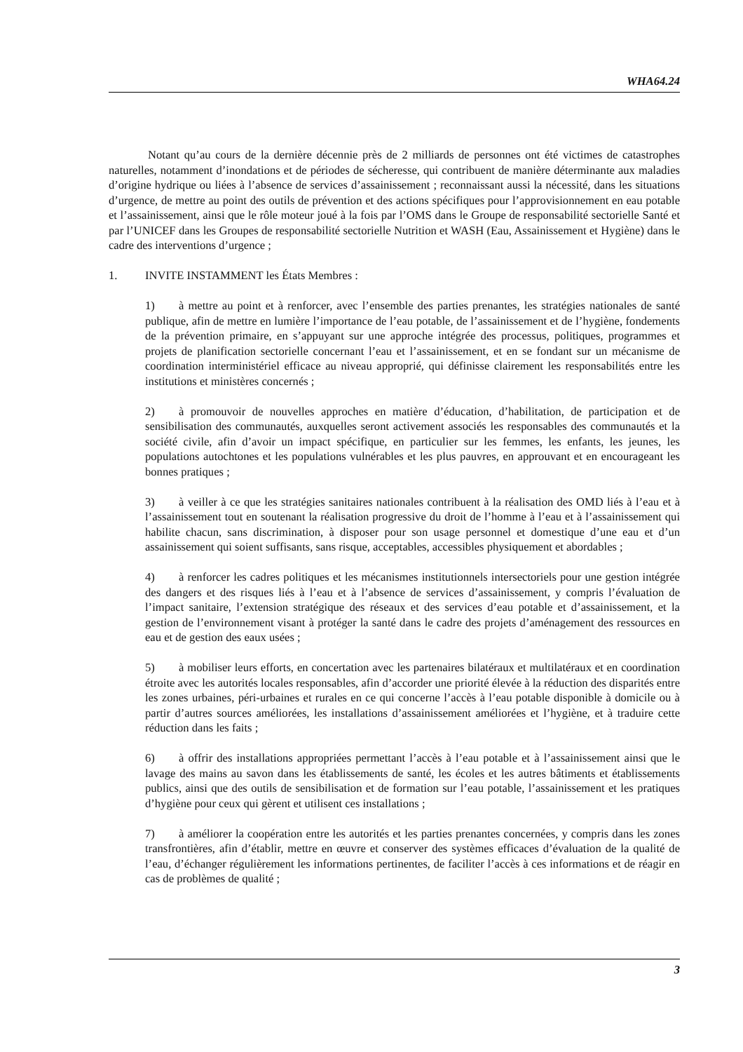WHA64.24
Notant qu’au cours de la dernière décennie près de 2 milliards de personnes ont été victimes de catastrophes naturelles, notamment d’inondations et de périodes de sécheresse, qui contribuent de manière déterminante aux maladies d’origine hydrique ou liées à l’absence de services d’assainissement ; reconnaissant aussi la nécessité, dans les situations d’urgence, de mettre au point des outils de prévention et des actions spécifiques pour l’approvisionnement en eau potable et l’assainissement, ainsi que le rôle moteur joué à la fois par l’OMS dans le Groupe de responsabilité sectorielle Santé et par l’UNICEF dans les Groupes de responsabilité sectorielle Nutrition et WASH (Eau, Assainissement et Hygiène) dans le cadre des interventions d’urgence ;
1. INVITE INSTAMMENT les États Membres :
1) à mettre au point et à renforcer, avec l’ensemble des parties prenantes, les stratégies nationales de santé publique, afin de mettre en lumière l’importance de l’eau potable, de l’assainissement et de l’hygiène, fondements de la prévention primaire, en s’appuyant sur une approche intégrée des processus, politiques, programmes et projets de planification sectorielle concernant l’eau et l’assainissement, et en se fondant sur un mécanisme de coordination interministériel efficace au niveau approprié, qui définisse clairement les responsabilités entre les institutions et ministères concernés ;
2) à promouvoir de nouvelles approches en matière d’éducation, d’habilitation, de participation et de sensibilisation des communautés, auxquelles seront activement associés les responsables des communautés et la société civile, afin d’avoir un impact spécifique, en particulier sur les femmes, les enfants, les jeunes, les populations autochtones et les populations vulnérables et les plus pauvres, en approuvant et en encourageant les bonnes pratiques ;
3) à veiller à ce que les stratégies sanitaires nationales contribuent à la réalisation des OMD liés à l’eau et à l’assainissement tout en soutenant la réalisation progressive du droit de l’homme à l’eau et à l’assainissement qui habilite chacun, sans discrimination, à disposer pour son usage personnel et domestique d’une eau et d’un assainissement qui soient suffisants, sans risque, acceptables, accessibles physiquement et abordables ;
4) à renforcer les cadres politiques et les mécanismes institutionnels intersectoriels pour une gestion intégrée des dangers et des risques liés à l’eau et à l’absence de services d’assainissement, y compris l’évaluation de l’impact sanitaire, l’extension stratégique des réseaux et des services d’eau potable et d’assainissement, et la gestion de l’environnement visant à protéger la santé dans le cadre des projets d’aménagement des ressources en eau et de gestion des eaux usées ;
5) à mobiliser leurs efforts, en concertation avec les partenaires bilatéraux et multilatéraux et en coordination étroite avec les autorités locales responsables, afin d’accorder une priorité élevée à la réduction des disparités entre les zones urbaines, péri-urbaines et rurales en ce qui concerne l’accès à l’eau potable disponible à domicile ou à partir d’autres sources améliorées, les installations d’assainissement améliorées et l’hygiène, et à traduire cette réduction dans les faits ;
6) à offrir des installations appropriées permettant l’accès à l’eau potable et à l’assainissement ainsi que le lavage des mains au savon dans les établissements de santé, les écoles et les autres bâtiments et établissements publics, ainsi que des outils de sensibilisation et de formation sur l’eau potable, l’assainissement et les pratiques d’hygiène pour ceux qui gèrent et utilisent ces installations ;
7) à améliorer la coopération entre les autorités et les parties prenantes concernées, y compris dans les zones transfrontières, afin d’établir, mettre en œuvre et conserver des systèmes efficaces d’évaluation de la qualité de l’eau, d’échanger régulièrement les informations pertinentes, de faciliter l’accès à ces informations et de réagir en cas de problèmes de qualité ;
3